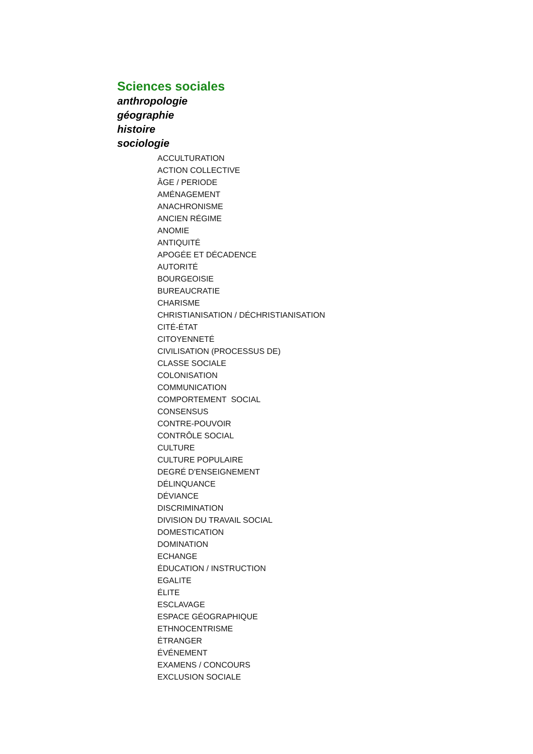Sciences sociales
anthropologie
géographie
histoire
sociologie
ACCULTURATION
ACTION COLLECTIVE
ÂGE / PERIODE
AMÉNAGEMENT
ANACHRONISME
ANCIEN RÉGIME
ANOMIE
ANTIQUITÉ
APOGÉE ET DÉCADENCE
AUTORITÉ
BOURGEOISIE
BUREAUCRATIE
CHARISME
CHRISTIANISATION / DÉCHRISTIANISATION
CITÉ-ÉTAT
CITOYENNETÉ
CIVILISATION (PROCESSUS DE)
CLASSE SOCIALE
COLONISATION
COMMUNICATION
COMPORTEMENT SOCIAL
CONSENSUS
CONTRE-POUVOIR
CONTRÔLE SOCIAL
CULTURE
CULTURE POPULAIRE
DEGRÉ D'ENSEIGNEMENT
DÉLINQUANCE
DÉVIANCE
DISCRIMINATION
DIVISION DU TRAVAIL SOCIAL
DOMESTICATION
DOMINATION
ECHANGE
ÉDUCATION / INSTRUCTION
EGALITE
ÉLITE
ESCLAVAGE
ESPACE GÉOGRAPHIQUE
ETHNOCENTRISME
ÉTRANGER
ÉVÉNEMENT
EXAMENS / CONCOURS
EXCLUSION SOCIALE